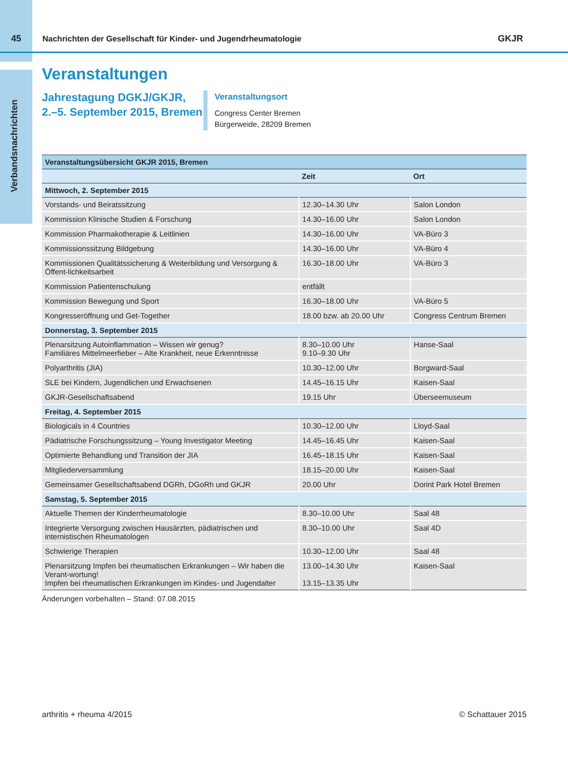45
Nachrichten der Gesellschaft für Kinder- und Jugendrheumatologie
GKJR
Verbandsnachrichten
Veranstaltungen
Jahrestagung DGKJ/GKJR, 2.–5. September 2015, Bremen
Veranstaltungsort
Congress Center Bremen
Bürgerweide, 28209 Bremen
| Veranstaltungsübersicht GKJR 2015, Bremen | | |
| --- | --- | --- |
| | Zeit | Ort |
| Mittwoch, 2. September 2015 | | |
| Vorstands- und Beiratssitzung | 12.30–14.30 Uhr | Salon London |
| Kommission Klinische Studien & Forschung | 14.30–16.00 Uhr | Salon London |
| Kommission Pharmakotherapie & Leitlinien | 14.30–16.00 Uhr | VA-Büro 3 |
| Kommissionssitzung Bildgebung | 14.30–16.00 Uhr | VA-Büro 4 |
| Kommissionen Qualitätssicherung & Weiterbildung und Versorgung & Öffent-lichkeitsarbeit | 16.30–18.00 Uhr | VA-Büro 3 |
| Kommission Patientenschulung | entfällt | |
| Kommission Bewegung und Sport | 16.30–18.00 Uhr | VA-Büro 5 |
| Kongresseröffnung und Get-Together | 18.00 bzw. ab 20.00 Uhr | Congress Centrum Bremen |
| Donnerstag, 3. September 2015 | | |
| Plenarsitzung Autoinflammation – Wissen wir genug? Familiäres Mittelmeerfieber – Alte Krankheit, neue Erkenntnisse | 8.30–10.00 Uhr 9.10–9.30 Uhr | Hanse-Saal |
| Polyarthritis (JIA) | 10.30–12.00 Uhr | Borgward-Saal |
| SLE bei Kindern, Jugendlichen und Erwachsenen | 14.45–16.15 Uhr | Kaisen-Saal |
| GKJR-Gesellschaftsabend | 19.15 Uhr | Überseemuseum |
| Freitag, 4. September 2015 | | |
| Biologicals in 4 Countries | 10.30–12.00 Uhr | Lloyd-Saal |
| Pädiatrische Forschungssitzung – Young Investigator Meeting | 14.45–16.45 Uhr | Kaisen-Saal |
| Optimierte Behandlung und Transition der JIA | 16.45–18.15 Uhr | Kaisen-Saal |
| Mitgliederversammlung | 18.15–20.00 Uhr | Kaisen-Saal |
| Gemeinsamer Gesellschaftsabend DGRh, DGoRh und GKJR | 20.00 Uhr | Dorint Park Hotel Bremen |
| Samstag, 5. September 2015 | | |
| Aktuelle Themen der Kinderrheumatologie | 8.30–10.00 Uhr | Saal 48 |
| Integrierte Versorgung zwischen Hausärzten, pädiatrischen und internistischen Rheumatologen | 8.30–10.00 Uhr | Saal 4D |
| Schwierige Therapien | 10.30–12.00 Uhr | Saal 48 |
| Plenarsitzung Impfen bei rheumatischen Erkrankungen – Wir haben die Verant-wortung! Impfen bei rheumatischen Erkrankungen im Kindes- und Jugendalter | 13.00–14.30 Uhr 13.15–13.35 Uhr | Kaisen-Saal |
Änderungen vorbehalten – Stand: 07.08.2015
arthritis + rheuma 4/2015 © Schattauer 2015